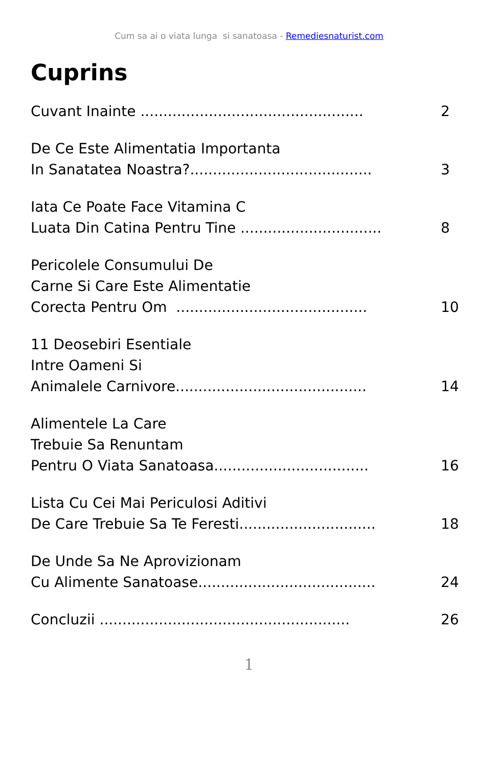Cum sa ai o viata lunga si sanatoasa - Remediesnaturist.com
Cuprins
Cuvant Inainte .................................................
2
De Ce Este Alimentatia Importanta
In Sanatatea Noastra?........................................
3
Iata Ce Poate Face Vitamina C
Luata Din Catina Pentru Tine ...............................
8
Pericolele Consumului De
Carne Si Care Este Alimentatie
Corecta Pentru Om ..........................................
10
11 Deosebiri Esentiale
Intre Oameni Si
Animalele Carnivore..........................................
14
Alimentele La Care
Trebuie Sa Renuntam
Pentru O Viata Sanatoasa..................................
16
Lista Cu Cei Mai Periculosi Aditivi
De Care Trebuie Sa Te Feresti..............................
18
De Unde Sa Ne Aprovizionam
Cu Alimente Sanatoase.......................................
24
Concluzii .......................................................
26
1